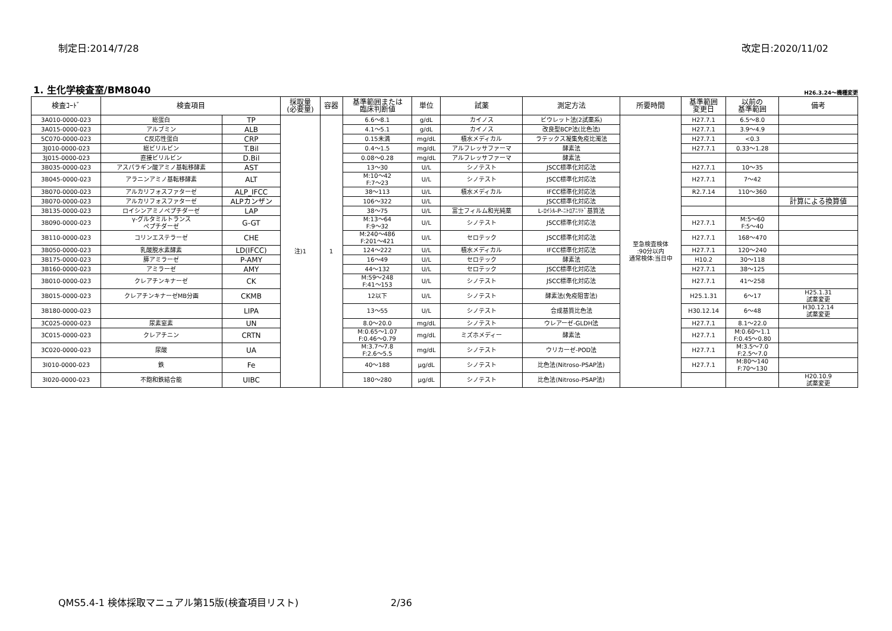制定日:2014/7/28 改定日:2020/11/02
1. 生化学検査室/BM8040
H26.3.24～機種変更
| 検査ｺｰﾄﾞ | 検査項目 | | 採取量 (必要量) | 容器 | 基準範囲または 臨床判断値 | 単位 | 試薬 | 測定方法 | 所要時間 | 基準範囲 変更日 | 以前の 基準範囲 | 備考 |
| --- | --- | --- | --- | --- | --- | --- | --- | --- | --- | --- | --- | --- |
| 3A010-0000-023 | 総蛋白 | TP | 注)1 | 1 | 6.6～8.1 | g/dL | カイノス | ビウレット法(2試薬系) | 至急検査検体 :90分以内 通常検体:当日中 | H27.7.1 | 6.5～8.0 | |
| 3A015-0000-023 | アルブミン | ALB | | | 4.1～5.1 | g/dL | カイノス | 改良型BCP法(比色法) | | H27.7.1 | 3.9～4.9 | |
| 5C070-0000-023 | C反応性蛋白 | CRP | | | 0.15未満 | mg/dL | 積水メディカル | ラテックス凝集免疫比濁法 | | H27.7.1 | <0.3 | |
| 3J010-0000-023 | 総ビリルビン | T.Bil | | | 0.4～1.5 | mg/dL | アルフレッサファーマ | 酵素法 | | H27.7.1 | 0.33～1.28 | |
| 3J015-0000-023 | 直接ビリルビン | D.Bil | | | 0.08～0.28 | mg/dL | アルフレッサファーマ | 酵素法 | | | | |
| 3B035-0000-023 | アスパラギン酸アミノ基転移酵素 | AST | | | 13～30 | U/L | シノテスト | JSCC標準化対応法 | | H27.7.1 | 10～35 | |
| 3B045-0000-023 | アラニンアミノ基転移酵素 | ALT | | | M:10～42 F:7～23 | U/L | シノテスト | JSCC標準化対応法 | | H27.7.1 | 7～42 | |
| 3B070-0000-023 | アルカリフォスファターゼ | ALP_IFCC | | | 38～113 | U/L | 積水メディカル | IFCC標準化対応法 | | R2.7.14 | 110～360 | |
| 3B070-0000-023 | アルカリフォスファターゼ | ALPカンザン | | | 106～322 | U/L | | JSCC標準化対応法 | | | | 計算による換算値 |
| 3B135-0000-023 | ロイシンアミノペプチダーゼ | LAP | | | 38～75 | U/L | 富士フィルム和光純薬 | L-ﾛｲｼﾙ-P-ﾆﾄﾛｱﾆﾘﾄﾞ基質法 | | | | |
| 3B090-0000-023 | γ-グルタミルトランス ペプチダーゼ | G-GT | | | M:13～64 F:9～32 | U/L | シノテスト | JSCC標準化対応法 | | H27.7.1 | M:5～60 F:5～40 | |
| 3B110-0000-023 | コリンエステラーゼ | CHE | | | M:240～486 F:201～421 | U/L | セロテック | JSCC標準化対応法 | | H27.7.1 | 168～470 | |
| 3B050-0000-023 | 乳酸脱水素酵素 | LD(IFCC) | | | 124～222 | U/L | 積水メディカル | IFCC標準化対応法 | | H27.7.1 | 120～240 | |
| 3B175-0000-023 | 膵アミラーゼ | P-AMY | | | 16～49 | U/L | セロテック | 酵素法 | | H10.2 | 30～118 | |
| 3B160-0000-023 | アミラーゼ | AMY | | | 44～132 | U/L | セロテック | JSCC標準化対応法 | | H27.7.1 | 38～125 | |
| 3B010-0000-023 | クレアチンキナーゼ | CK | | | M:59～248 F:41～153 | U/L | シノテスト | JSCC標準化対応法 | | H27.7.1 | 41～258 | |
| 3B015-0000-023 | クレアチンキナーゼMB分画 | CKMB | | | 12以下 | U/L | シノテスト | 酵素法(免疫阻害法) | | H25.1.31 | 6～17 | H25.1.31 試薬変更 |
| 3B180-0000-023 | | LIPA | | | 13～55 | U/L | シノテスト | 合成基質比色法 | | H30.12.14 | 6～48 | H30.12.14 試薬変更 |
| 3C025-0000-023 | 尿素窒素 | UN | | | 8.0～20.0 | mg/dL | シノテスト | ウレアーゼ-GLDH法 | | H27.7.1 | 8.1～22.0 | |
| 3C015-0000-023 | クレアチニン | CRTN | | | M:0.65～1.07 F:0.46～0.79 | mg/dL | ミズホメディー | 酵素法 | | H27.7.1 | M:0.60～1.1 F:0.45～0.80 | |
| 3C020-0000-023 | 尿酸 | UA | | | M:3.7～7.8 F:2.6～5.5 | mg/dL | シノテスト | ウリカーゼ-POD法 | | H27.7.1 | M:3.5～7.0 F:2.5～7.0 | |
| 3I010-0000-023 | 鉄 | Fe | | | 40～188 | μg/dL | シノテスト | 比色法(Nitroso-PSAP法) | | H27.7.1 | M:80～140 F:70～130 | |
| 3I020-0000-023 | 不飽和鉄結合能 | UIBC | | | 180～280 | μg/dL | シノテスト | 比色法(Nitroso-PSAP法) | | | | H20.10.9 試薬変更 |
QMS5.4-1 検体採取マニュアル第15版(検査項目リスト) 2/36